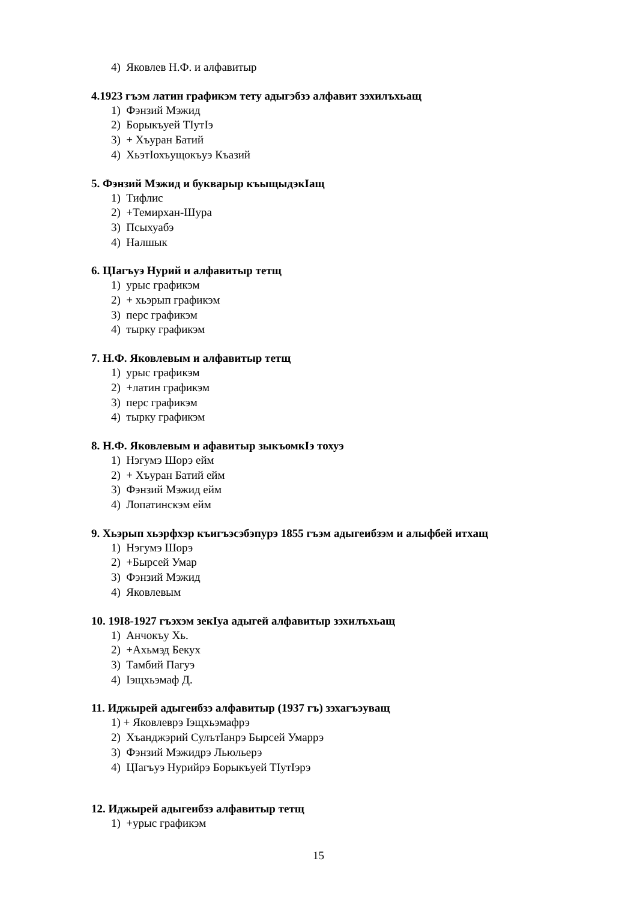4) Яковлев Н.Ф. и алфавитыр
4.1923 гъэм латин графикэм тету адыгэбзэ алфавит зэхилъхьащ
1) Фэнзий Мэжид
2) Борыкъуей ТIутIэ
3) + Хъуран Батий
4) ХьэтIохъущокъуэ Къазий
5. Фэнзий Мэжид и букварыр къыщыдэкIащ
1) Тифлис
2) +Темирхан-Шура
3) Псыхуабэ
4) Налшык
6. ЦIагъуэ Нурий и алфавитыр тетщ
1) урыс графикэм
2) + хьэрып графикэм
3) перс графикэм
4) тырку графикэм
7. Н.Ф. Яковлевым и алфавитыр тетщ
1) урыс графикэм
2) +латин графикэм
3) перс графикэм
4) тырку графикэм
8. Н.Ф. Яковлевым и афавитыр зыкъомкIэ тохуэ
1) Нэгумэ Шорэ ейм
2) + Хъуран Батий ейм
3) Фэнзий Мэжид ейм
4) Лопатинскэм ейм
9. Хьэрып хьэрфхэр къигъэсэбэпурэ 1855 гъэм адыгеибзэм и алыфбей итхащ
1) Нэгумэ Шорэ
2) +Бырсей Умар
3) Фэнзий Мэжид
4) Яковлевым
10. 19I8-1927 гъэхэм зекIуа адыгей алфавитыр зэхилъхьащ
1) Анчокъу Хь.
2) +Ахьмэд Бекух
3) Тамбий Пагуэ
4) Iэщхьэмаф Д.
11. Иджырей адыгеибзэ алфавитыр (1937 гъ) зэхагъэуващ
1) + Яковлеврэ Iэщхьэмафрэ
2) Хъанджэрий СулътIанрэ Бырсей Умаррэ
3) Фэнзий Мэжидрэ Льюльерэ
4) ЦIагъуэ Нурийрэ Борыкъуей ТIутIэрэ
12. Иджырей адыгеибзэ алфавитыр тетщ
1) +урыс графикэм
15